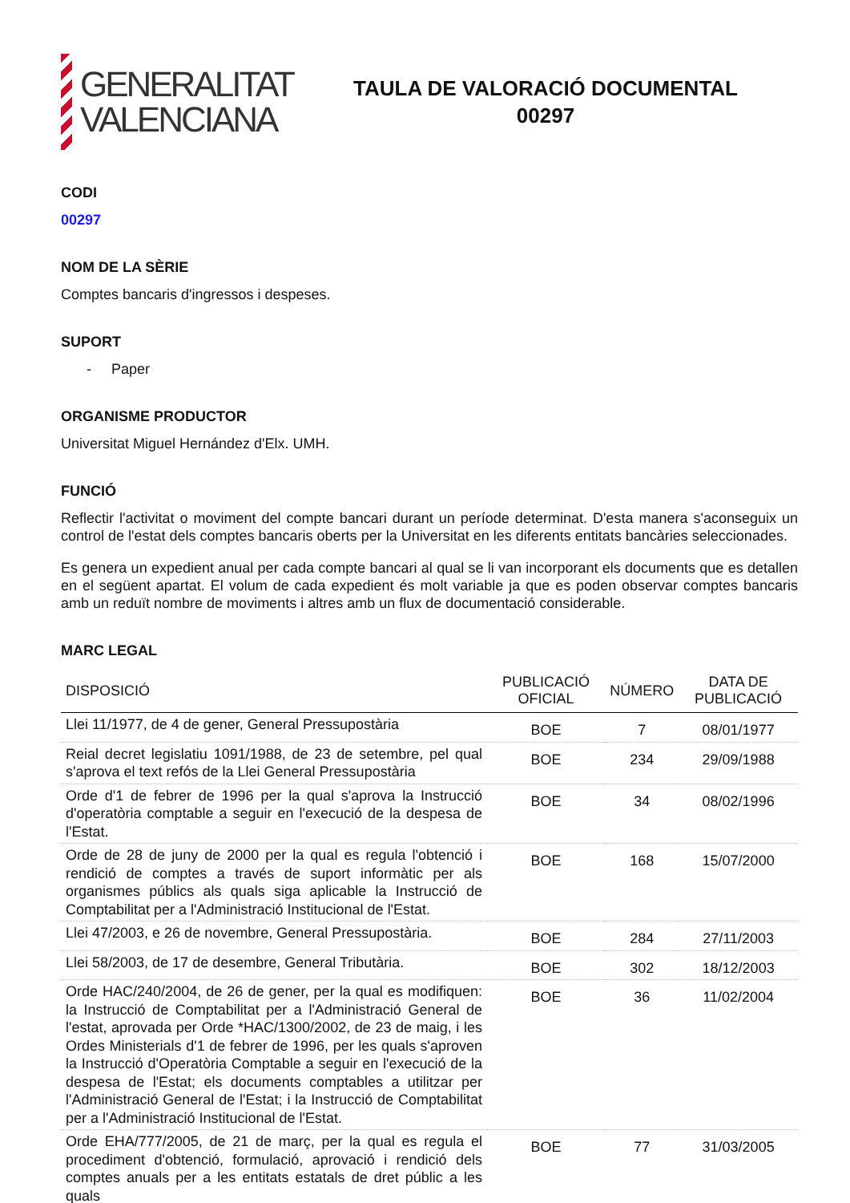GENERALITAT
VALENCIANA
TAULA DE VALORACIÓ DOCUMENTAL
00297
CODI
00297
NOM DE LA SÈRIE
Comptes bancaris d'ingressos i despeses.
SUPORT
- Paper
ORGANISME PRODUCTOR
Universitat Miguel Hernández d'Elx. UMH.
FUNCIÓ
Reflectir l'activitat o moviment del compte bancari durant un període determinat. D'esta manera s'aconseguix un control de l'estat dels comptes bancaris oberts per la Universitat en les diferents entitats bancàries seleccionades.
Es genera un expedient anual per cada compte bancari al qual se li van incorporant els documents que es detallen en el següent apartat. El volum de cada expedient és molt variable ja que es poden observar comptes bancaris amb un reduït nombre de moviments i altres amb un flux de documentació considerable.
MARC LEGAL
| DISPOSICIÓ | PUBLICACIÓ OFICIAL | NÚMERO | DATA DE PUBLICACIÓ |
| --- | --- | --- | --- |
| Llei 11/1977, de 4 de gener, General Pressupostària | BOE | 7 | 08/01/1977 |
| Reial decret legislatiu 1091/1988, de 23 de setembre, pel qual s'aprova el text refós de la Llei General Pressupostària | BOE | 234 | 29/09/1988 |
| Orde d'1 de febrer de 1996 per la qual s'aprova la Instrucció d'operatòria comptable a seguir en l'execució de la despesa de l'Estat. | BOE | 34 | 08/02/1996 |
| Orde de 28 de juny de 2000 per la qual es regula l'obtenció i rendició de comptes a través de suport informàtic per als organismes públics als quals siga aplicable la Instrucció de Comptabilitat per a l'Administració Institucional de l'Estat. | BOE | 168 | 15/07/2000 |
| Llei 47/2003, e 26 de novembre, General Pressupostària. | BOE | 284 | 27/11/2003 |
| Llei 58/2003, de 17 de desembre, General Tributària. | BOE | 302 | 18/12/2003 |
| Orde HAC/240/2004, de 26 de gener, per la qual es modifiquen: la Instrucció de Comptabilitat per a l'Administració General de l'estat, aprovada per Orde *HAC/1300/2002, de 23 de maig, i les Ordes Ministerials d'1 de febrer de 1996, per les quals s'aproven la Instrucció d'Operatòria Comptable a seguir en l'execució de la despesa de l'Estat; els documents comptables a utilitzar per l'Administració General de l'Estat; i la Instrucció de Comptabilitat per a l'Administració Institucional de l'Estat. | BOE | 36 | 11/02/2004 |
| Orde EHA/777/2005, de 21 de març, per la qual es regula el procediment d'obtenció, formulació, aprovació i rendició dels comptes anuals per a les entitats estatals de dret públic a les quals | BOE | 77 | 31/03/2005 |